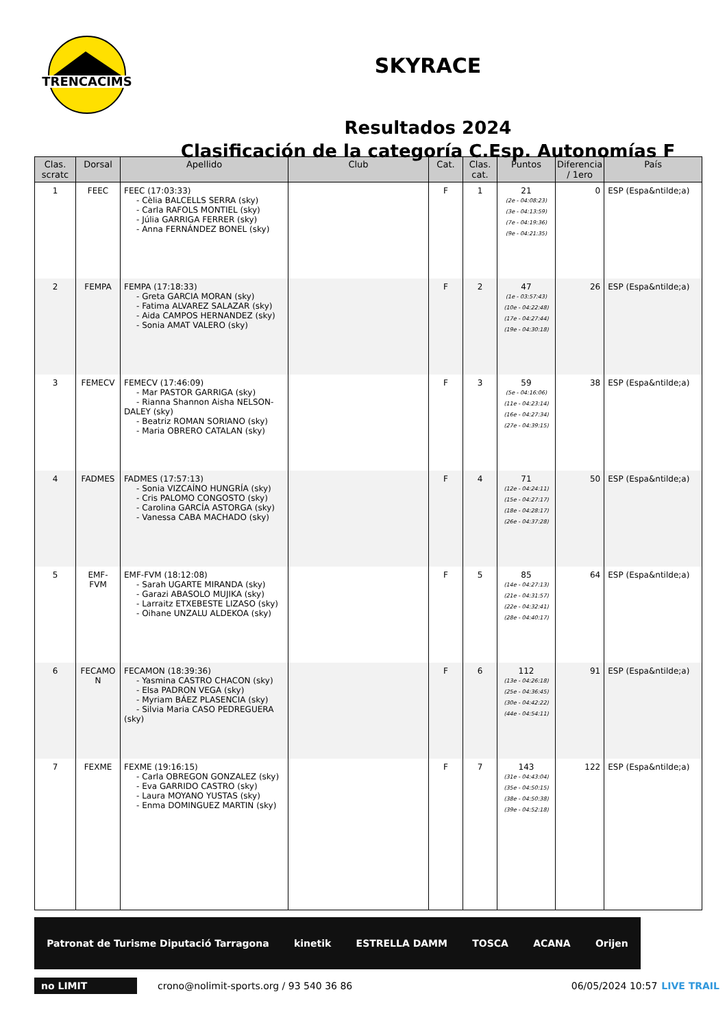TRENCACIMS
SKYRACE
Resultados 2024
Clasificación de la categoría C.Esp. Autonomías F
| Clas. scratc | Dorsal | Apellido | Club | Cat. | Clas. cat. | Puntos | Diferencia / 1ero | País |
| --- | --- | --- | --- | --- | --- | --- | --- | --- |
| 1 | FEEC | FEEC (17:03:33) - Cèlia BALCELLS SERRA (sky) - Carla RAFOLS MONTIEL (sky) - Júlia GARRIGA FERRER (sky) - Anna FERNÁNDEZ BONEL (sky) | | F | 1 | 21 (2e - 04:08:23) (3e - 04:13:59) (7e - 04:19:36) (9e - 04:21:35) | 0 | ESP (Espa&ntilde;a) |
| 2 | FEMPA | FEMPA (17:18:33) - Greta GARCIA MORAN (sky) - Fatima ALVAREZ SALAZAR (sky) - Aida CAMPOS HERNANDEZ (sky) - Sonia AMAT VALERO (sky) | | F | 2 | 47 (1e - 03:57:43) (10e - 04:22:48) (17e - 04:27:44) (19e - 04:30:18) | 26 | ESP (Espa&ntilde;a) |
| 3 | FEMECV | FEMECV (17:46:09) - Mar PASTOR GARRIGA (sky) - Rianna Shannon Aisha NELSON- DALEY (sky) - Beatriz ROMAN SORIANO (sky) - Maria OBRERO CATALAN (sky) | | F | 3 | 59 (5e - 04:16:06) (11e - 04:23:14) (16e - 04:27:34) (27e - 04:39:15) | 38 | ESP (Espa&ntilde;a) |
| 4 | FADMES | FADMES (17:57:13) - Sonia VIZCAÍNO HUNGRÍA (sky) - Cris PALOMO CONGOSTO (sky) - Carolina GARCÍA ASTORGA (sky) - Vanessa CABA MACHADO (sky) | | F | 4 | 71 (12e - 04:24:11) (15e - 04:27:17) (18e - 04:28:17) (26e - 04:37:28) | 50 | ESP (Espa&ntilde;a) |
| 5 | EMF-FVM | EMF-FVM (18:12:08) - Sarah UGARTE MIRANDA (sky) - Garazi ABASOLO MUJIKA (sky) - Larraitz ETXEBESTE LIZASO (sky) - Oihane UNZALU ALDEKOA (sky) | | F | 5 | 85 (14e - 04:27:13) (21e - 04:31:57) (22e - 04:32:41) (28e - 04:40:17) | 64 | ESP (Espa&ntilde;a) |
| 6 | FECAMO N | FECAMON (18:39:36) - Yasmina CASTRO CHACON (sky) - Elsa PADRON VEGA (sky) - Myriam BÁEZ PLASENCIA (sky) - Silvia Maria CASO PEDREGUERA (sky) | | F | 6 | 112 (13e - 04:26:18) (25e - 04:36:45) (30e - 04:42:22) (44e - 04:54:11) | 91 | ESP (Espa&ntilde;a) |
| 7 | FEXME | FEXME (19:16:15) - Carla OBREGON GONZALEZ (sky) - Eva GARRIDO CASTRO (sky) - Laura MOYANO YUSTAS (sky) - Enma DOMINGUEZ MARTIN (sky) | | F | 7 | 143 (31e - 04:43:04) (35e - 04:50:15) (38e - 04:50:38) (39e - 04:52:18) | 122 | ESP (Espa&ntilde;a) |
Patronat de Turisme Diputació Tarragona kinetik ESTRELLA DAMM TOSCA ACANA Orijen
no LIMIT crono@nolimit-sports.org / 93 540 36 86 06/05/2024 10:57 LIVE TRAIL